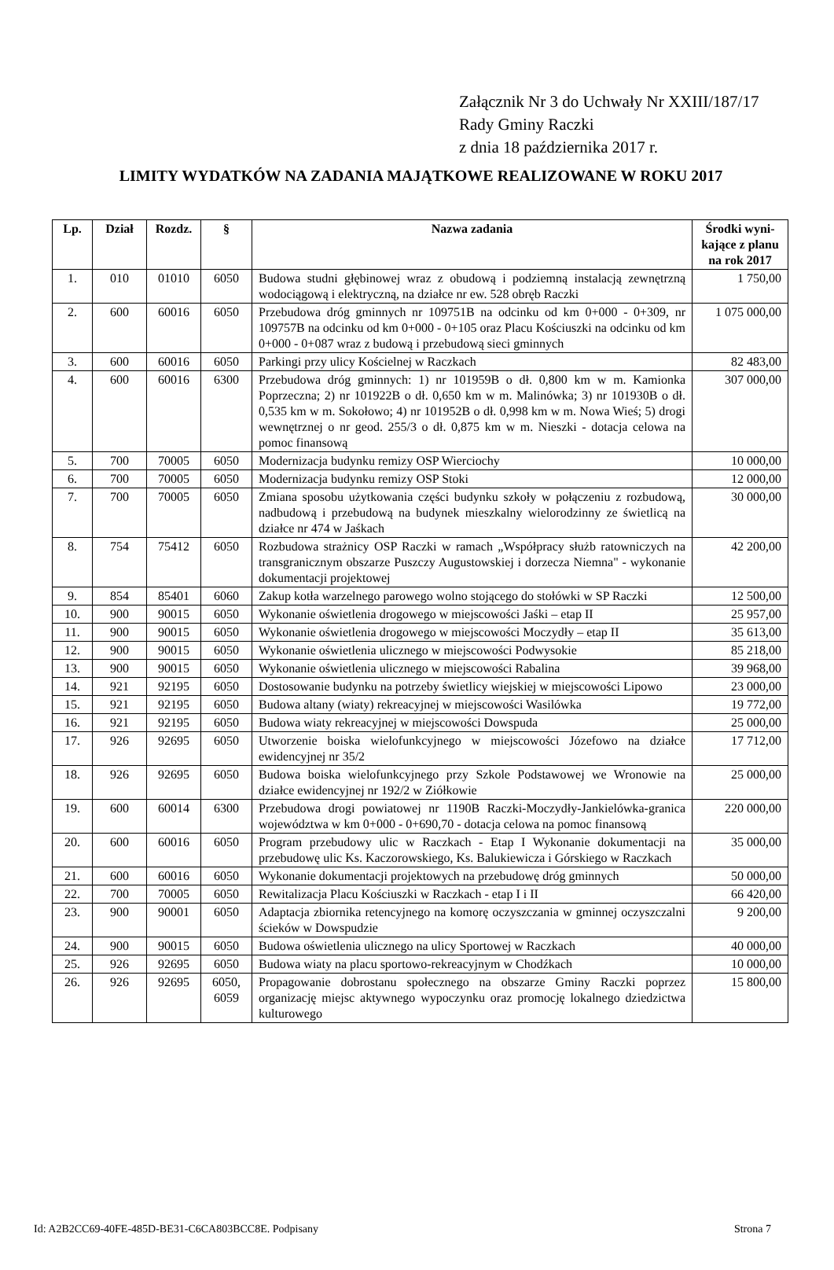Załącznik Nr 3 do Uchwały Nr XXIII/187/17
Rady Gminy Raczki
z dnia 18 października 2017 r.
LIMITY WYDATKÓW NA ZADANIA MAJĄTKOWE REALIZOWANE W ROKU 2017
| Lp. | Dział | Rozdz. | § | Nazwa zadania | Środki wyni-kające z planu na rok 2017 |
| --- | --- | --- | --- | --- | --- |
| 1. | 010 | 01010 | 6050 | Budowa studni głębinowej wraz z obudową i podziemną instalacją zewnętrzną wodociągową i elektryczną, na działce nr ew. 528 obręb Raczki | 1 750,00 |
| 2. | 600 | 60016 | 6050 | Przebudowa dróg gminnych nr 109751B na odcinku od km 0+000 - 0+309, nr 109757B na odcinku od km 0+000 - 0+105 oraz Placu Kościuszki na odcinku od km 0+000 - 0+087 wraz z budową i przebudową sieci gminnych | 1 075 000,00 |
| 3. | 600 | 60016 | 6050 | Parkingi przy ulicy Kościelnej w Raczkach | 82 483,00 |
| 4. | 600 | 60016 | 6300 | Przebudowa dróg gminnych: 1) nr 101959B o dł. 0,800 km w m. Kamionka Poprzeczna; 2) nr 101922B o dł. 0,650 km w m. Malinówka; 3) nr 101930B o dł. 0,535 km w m. Sokołowo; 4) nr 101952B o dł. 0,998 km w m. Nowa Wieś; 5) drogi wewnętrznej o nr geod. 255/3 o dł. 0,875 km w m. Nieszki - dotacja celowa na pomoc finansową | 307 000,00 |
| 5. | 700 | 70005 | 6050 | Modernizacja budynku remizy OSP Wierciochy | 10 000,00 |
| 6. | 700 | 70005 | 6050 | Modernizacja budynku remizy OSP Stoki | 12 000,00 |
| 7. | 700 | 70005 | 6050 | Zmiana sposobu użytkowania części budynku szkoły w połączeniu z rozbudową, nadbudową i przebudową na budynek mieszkalny wielorodzinny ze świetlicą na działce nr 474 w Jaśkach | 30 000,00 |
| 8. | 754 | 75412 | 6050 | Rozbudowa strażnicy OSP Raczki w ramach „Współpracy służb ratowniczych na transgranicznym obszarze Puszczy Augustowskiej i dorzecza Niemna" - wykonanie dokumentacji projektowej | 42 200,00 |
| 9. | 854 | 85401 | 6060 | Zakup kotła warzelnego parowego wolno stojącego do stołówki w SP Raczki | 12 500,00 |
| 10. | 900 | 90015 | 6050 | Wykonanie oświetlenia drogowego w miejscowości Jaśki – etap II | 25 957,00 |
| 11. | 900 | 90015 | 6050 | Wykonanie oświetlenia drogowego w miejscowości Moczydły – etap II | 35 613,00 |
| 12. | 900 | 90015 | 6050 | Wykonanie oświetlenia ulicznego w miejscowości Podwysokie | 85 218,00 |
| 13. | 900 | 90015 | 6050 | Wykonanie oświetlenia ulicznego w miejscowości Rabalina | 39 968,00 |
| 14. | 921 | 92195 | 6050 | Dostosowanie budynku na potrzeby świetlicy wiejskiej w miejscowości Lipowo | 23 000,00 |
| 15. | 921 | 92195 | 6050 | Budowa altany (wiaty) rekreacyjnej w miejscowości Wasilówka | 19 772,00 |
| 16. | 921 | 92195 | 6050 | Budowa wiaty rekreacyjnej w miejscowości Dowspuda | 25 000,00 |
| 17. | 926 | 92695 | 6050 | Utworzenie boiska wielofunkcyjnego w miejscowości Józefowo na działce ewidencyjnej nr 35/2 | 17 712,00 |
| 18. | 926 | 92695 | 6050 | Budowa boiska wielofunkcyjnego przy Szkole Podstawowej we Wronowie na działce ewidencyjnej nr 192/2 w Ziółkowie | 25 000,00 |
| 19. | 600 | 60014 | 6300 | Przebudowa drogi powiatowej nr 1190B Raczki-Moczydły-Jankielówka-granica województwa w km 0+000 - 0+690,70 - dotacja celowa na pomoc finansową | 220 000,00 |
| 20. | 600 | 60016 | 6050 | Program przebudowy ulic w Raczkach - Etap I Wykonanie dokumentacji na przebudowę ulic Ks. Kaczorowskiego, Ks. Balukiewicza i Górskiego w Raczkach | 35 000,00 |
| 21. | 600 | 60016 | 6050 | Wykonanie dokumentacji projektowych na przebudowę dróg gminnych | 50 000,00 |
| 22. | 700 | 70005 | 6050 | Rewitalizacja Placu Kościuszki w Raczkach - etap I i II | 66 420,00 |
| 23. | 900 | 90001 | 6050 | Adaptacja zbiornika retencyjnego na komorę oczyszczania w gminnej oczyszczalni ścieków w Dowspudzie | 9 200,00 |
| 24. | 900 | 90015 | 6050 | Budowa oświetlenia ulicznego na ulicy Sportowej w Raczkach | 40 000,00 |
| 25. | 926 | 92695 | 6050 | Budowa wiaty na placu sportowo-rekreacyjnym w Chodźkach | 10 000,00 |
| 26. | 926 | 92695 | 6050, 6059 | Propagowanie dobrostanu społecznego na obszarze Gminy Raczki poprzez organizację miejsc aktywnego wypoczynku oraz promocję lokalnego dziedzictwa kulturowego | 15 800,00 |
Id: A2B2CC69-40FE-485D-BE31-C6CA803BCC8E. Podpisany Strona 7